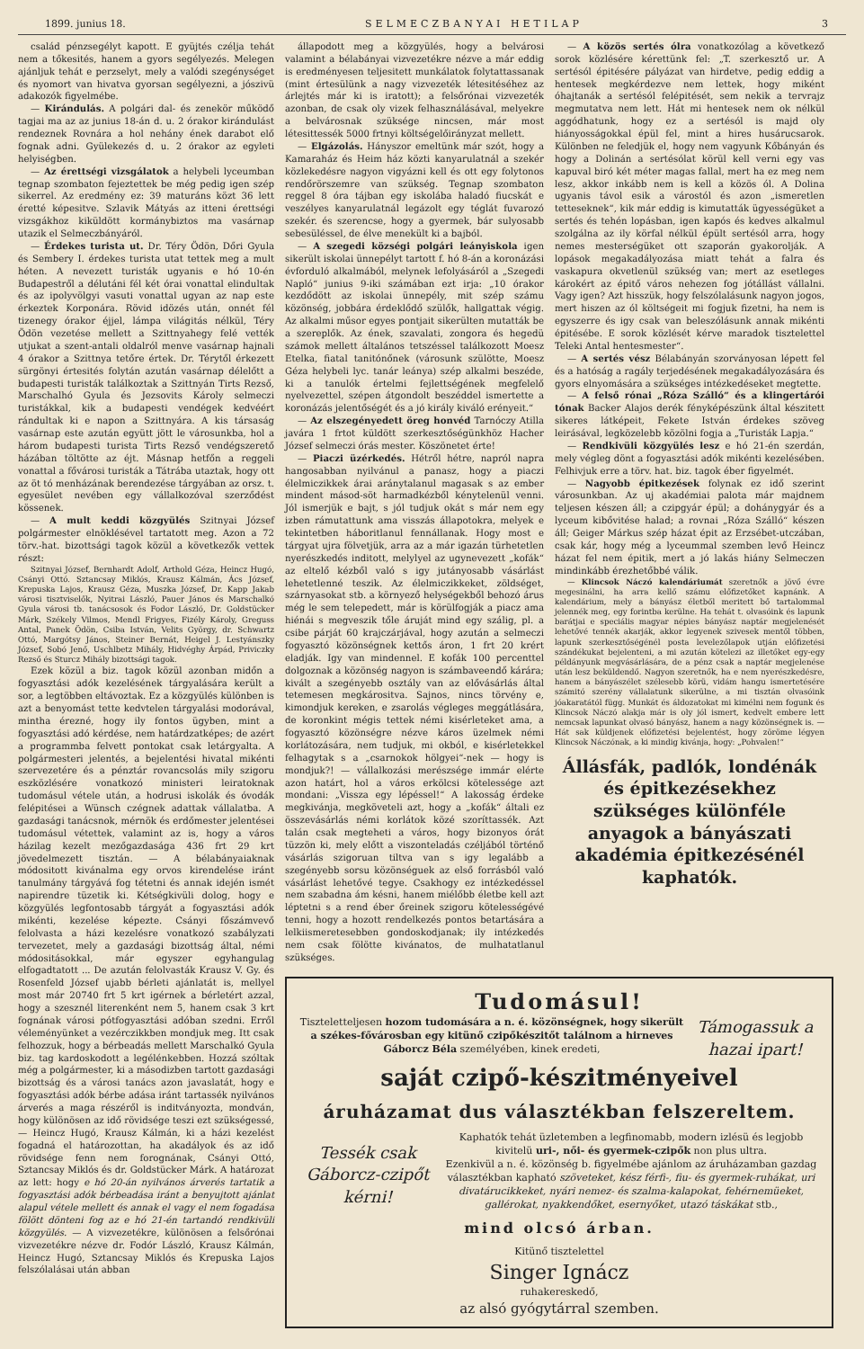1899. junius 18. SELMECZBANYAI HETILAP 3
család pénzsegélyt kapott. E gyüjtés czélja tehát nem a tőkesités, hanem a gyors segélyezés. Melegen ajánljuk tehát e perzselyt, mely a valódi szegénységet és nyomort van hivatva gyorsan segélyezni, a jószivü adakozók figyelmébe.
— Kirándulás. A polgári dal- és zenekör működő tagjai ma az az junius 18-án d. u. 2 órakor kirándulást rendeznek Rovnára a hol nehány ének darabot elő fognak adni. Gyülekezés d. u. 2 órakor az egyleti helyiségben.
— Az érettségi vizsgálatok a helybeli lyceumban tegnap szombaton fejeztettek be még pedig igen szép sikerrel. Az eredmény ez: 39 maturáns közt 36 lett éretté képesitve. Szlavik Mátyás az itteni érettségi vizsgákhoz kiküldött kormánybiztos ma vasárnap utazik el Selmeczbányáról.
— Érdekes turista ut. Dr. Téry Ödön, Dőri Gyula és Sembery I. érdekes turista utat tettek meg a mult héten. A nevezett turisták ugyanis e hó 10-én Budapestről a délutáni fél két órai vonattal elindultak és az ipolyvölgyi vasuti vonattal ugyan az nap este érkeztek Korponára. Rövid idözés után, onnét fél tizenegy órakor éjjel, lámpa világitás nélkül, Téry Ödön vezetése mellett a Szittnyahegy felé vették utjukat a szent-antali oldalról menve vasárnap hajnali 4 órakor a Szittnya tetőre értek. Dr. Térytől érkezett sürgönyi értesités folytán azután vasárnap délelőtt a budapesti turisták találkoztak a Szittnyán Tirts Rezső, Marschalhó Gyula és Jezsovits Károly selmeczi turistákkal, kik a budapesti vendégek kedvéért rándultak ki e napon a Szittnyára. A kis társaság vasárnap este azután együtt jött le városunkba, hol a három budapesti turista Tirts Rezső vendégszerető házában töltötte az éjt. Másnap hetfőn a reggeli vonattal a fővárosi turisták a Tátrába utaztak, hogy ott az öt tó menházának berendezése tárgyában az orsz. t. egyesület nevében egy vállalkozóval szerződést kössenek.
— A mult keddi közgyülés Szitnyai József polgármester elnöklésével tartatott meg. Azon a 72 törv.-hat. bizottsági tagok közül a következők vettek részt:
Szitnyai József, Bernhardt Adolf, Arthold Géza, Heincz Hugó, Csányi Ottó. Sztancsay Miklós, Krausz Kálmán, Ács József, Krepuska Lajos, Krausz Géza, Muszka József, Dr. Kapp Jakab városi tisztviselők, Nyitrai László, Pauer János és Marschalkó Gyula városi tb. tanácsosok és Fodor László, Dr. Goldstücker Márk, Székely Vilmos, Mendl Frigyes, Fizély Károly, Greguss Antal, Panek Ödön, Csiba István, Velits György, dr. Schwartz Ottó, Margótsy János, Steiner Bernát, Heigel J. Lestyánszky József, Sobó Jenő, Uschlbetz Mihály, Hidvéghy Árpád, Priviczky Rezső és Sturcz Mihály bizottsági tagok.
Ezek közül a biz. tagok közül azonban midőn a fogyasztási adók kezelésének tárgyalására került a sor, a legtöbben eltávoztak. Ez a közgyülés különben is azt a benyomást tette kedvtelen tárgyalási modorával, mintha érezné, hogy ily fontos ügyben, mint a fogyasztási adó kérdése, nem határdzatképes; de azért a programmba felvett pontokat csak letárgyalta. A polgármesteri jelentés, a bejelentési hivatal mikénti szervezetére és a pénztár rovancsolás mily szigoru eszközlésére vonatkozó ministeri leiratoknak tudomásul vétele után, a hodrusi iskolák és óvodák felépitései a Wünsch czégnek adattak vállalatba. A gazdasági tanácsnok, mérnök és erdőmester jelentései tudomásul vétettek, valamint az is, hogy a város házilag kezelt mezőgazdasága 436 frt 29 krt jövedelmezett tisztán. — A bélabányaiaknak módositott kivánalma egy orvos kirendelése iránt tanulmány tárgyává fog tétetni és annak idején ismét napirendre tüzetik ki. Kétségkivüli dolog, hogy e közgyülés legfontosabb tárgyát a fogyasztási adók mikénti, kezelése képezte. Csányi főszámvevő felolvasta a házi kezelésre vonatkozó szabályzati tervezetet, mely a gazdasági bizottság által, némi módositásokkal, már egyszer egyhangulag elfogadtatott ... De azután felolvasták Krausz V. Gy. és Rosenfeld József ujabb bérleti ajánlatát is, mellyel most már 20740 frt 5 krt igérnek a bérletért azzal, hogy a szesznél literenként nem 5, hanem csak 3 krt fognának városi pótfogyasztási adóban szedni. Erről véleményünket a vezérczikkben mondjuk meg. Itt csak felhozzuk, hogy a bérbeadás mellett Marschalkó Gyula biz. tag kardoskodott a legélénkebben. Hozzá szóltak még a polgármester, ki a másodizben tartott gazdasági bizottság és a városi tanács azon javaslatát, hogy e fogyasztási adók bérbe adása iránt tartassék nyilvános árverés a maga részéről is inditványozta, mondván, hogy különösen az idő rövidsége teszi ezt szükségessé, — Heincz Hugó, Krausz Kálmán, ki a házi kezelést fogadná el határozottan, ha akadályok és az idő rövidsége fenn nem forognának, Csányi Ottó, Sztancsay Miklós és dr. Goldstücker Márk. A határozat az lett: hogy e hó 20-án nyilvános árverés tartatik a fogyasztási adók bérbeadása iránt a benyujtott ajánlat alapul vétele mellett és annak el vagy el nem fogadása fölött dönteni fog az e hó 21-én tartandó rendkivüli közgyülés. — A vizvezetékre, különösen a felsőrónai vizvezetékre nézve dr. Fodór László, Krausz Kálmán, Heincz Hugó, Sztancsay Miklós és Krepuska Lajos felszólalásai után abban
állapodott meg a közgyülés, hogy a belvárosi valamint a bélabányai vizvezetékre nézve a már eddig is eredményesen teljesitett munkálatok folytattassanak (mint értesülünk a nagy vizvezeték létesitéséhez az árlejtés már ki is iratott); a felsőrónai vizvezeték azonban, de csak oly vizek felhasználásával, melyekre a belvárosnak szüksége nincsen, már most létesittessék 5000 frtnyi költségelőirányzat mellett.
— Elgázolás. Hányszor emeltünk már szót, hogy a Kamaraház és Heim ház közti kanyarulatnál a szekér közlekedésre nagyon vigyázni kell és ott egy folytonos rendőrörszemre van szükség. Tegnap szombaton reggel 8 óra tájban egy iskolába haladó fiucskát e veszélyes kanyarulatnál legázolt egy téglát fuvarozó szekér. és szerencse, hogy a gyermek, bár sulyosabb sebesüléssel, de élve menekült ki a bajból.
— A szegedi községi polgári leányiskola igen sikerült iskolai ünnepélyt tartott f. hó 8-án a koronázási évforduló alkalmából, melynek lefolyásáról a „Szegedi Napló“ junius 9-iki számában ezt irja: „10 órakor kezdődött az iskolai ünnepély, mit szép számu közönség, jobbára érdeklődő szülők, hallgattak végig. Az alkalmi műsor egyes pontjait sikerülten mutatták be a szereplők. Az ének, szavalati, zongora és hegedü számok mellett általános tetszéssel találkozott Moesz Etelka, fiatal tanitónőnek (városunk szülötte, Moesz Géza helybeli lyc. tanár leánya) szép alkalmi beszéde, ki a tanulók értelmi fejlettségének megfelelő nyelvezettel, szépen átgondolt beszéddel ismertette a koronázás jelentőségét és a jó király kiváló erényeit.“
— Az elszegényedett öreg honvéd Tarnóczy Atilla javára 1 frtot küldött szerkesztőségünkhöz Hacher József selmeczi órás mester. Köszönetet érte!
— Piaczi üzérkedés. Hétről hétre, napról napra hangosabban nyilvánul a panasz, hogy a piaczi élelmiczikkek árai aránytalanul magasak s az ember mindent másod-söt harmadkézből kénytelenül venni. Jól ismerjük e bajt, s jól tudjuk okát s már nem egy izben rámutattunk ama visszás állapotokra, melyek e tekintetben háboritlanul fennállanak. Hogy most e tárgyat ujra fölvetjük, arra az a már igazán türhetetlen nyerészkedés inditott, melylyel az ugynevezett „kofák“ az eltelő kézből való s igy jutányosabb vásárlást lehetetlenné teszik. Az élelmiczikkeket, zöldséget, szárnyasokat stb. a környező helységekből behozó árus még le sem telepedett, már is körülfogják a piacz ama hiénái s megveszik tőle áruját mind egy szálig, pl. a csibe párját 60 krajczárjával, hogy azután a selmeczi fogyasztó közönségnek kettős áron, 1 frt 20 krért eladják. Igy van mindennel. E kofák 100 percenttel dolgoznak a közönség nagyon is számbaveendő kárára; kivált a szegényebb osztály van az elővásárlás által tetemesen megkárositva. Sajnos, nincs törvény e, kimondjuk kereken, e zsarolás végleges meggátlására, de koronkint mégis tettek némi kisérleteket ama, a fogyasztó közönségre nézve káros üzelmek némi korlátozására, nem tudjuk, mi okból, e kisérletekkel felhagytak s a „csarnokok hölgyei“-nek — hogy is mondjuk?! — vállalkozási merészsége immár elérte azon határt, hol a város erkölcsi kötelessége azt mondani: „Vissza egy lépéssel!“ A lakosság érdeke megkivánja, megköveteli azt, hogy a „kofák“ általi ez összevásárlás némi korlátok közé szoríttassék. Azt talán csak megteheti a város, hogy bizonyos órát tüzzön ki, mely előtt a viszonteladás czéljából történő vásárlás szigoruan tiltva van s igy legalább a szegényebb sorsu közönséguek az első forrásból való vásárlást lehetővé tegye. Csakhogy ez intézkedéssel nem szabadna ám késni, hanem miélőbb életbe kell azt léptetni s a rend éber őreinek szigoru kötelességévé tenni, hogy a hozott rendelkezés pontos betartására a lelkiismeretesebben gondoskodjanak; ily intézkedés nem csak fölötte kivánatos, de mulhatatlanul szükséges.
— A közös sertés ólra vonatkozólag a következő sorok közlésére kérettünk fel: „T. szerkesztő ur. A sertésól épitésére pályázat van hirdetve, pedig eddig a hentesek megkérdezve nem lettek, hogy miként óhajtanák a sertésól felépitését, sem nekik a tervrajz megmutatva nem lett. Hát mi hentesek nem ok nélkül aggódhatunk, hogy ez a sertésól is majd oly hiányosságokkal épül fel, mint a hires husárucsarok. Különben ne feledjük el, hogy nem vagyunk Kőbányán és hogy a Dolinán a sertésólat körül kell verni egy vas kapuval biró két méter magas fallal, mert ha ez meg nem lesz, akkor inkább nem is kell a közös ól. A Dolina ugyanis távol esik a várostól és azon „ismeretlen tetteseknek“, kik már eddig is kimutatták ügyességüket a sertés és tehén lopásban, igen kapós és kedves alkalmul szolgálna az ily körfal nélkül épült sertésól arra, hogy nemes mesterségüket ott szaporán gyakorolják. A lopások megakadályozása miatt tehát a falra és vaskapura okvetlenül szükség van; mert az esetleges károkért az épitő város nehezen fog jótállást vállalni. Vagy igen? Azt hisszük, hogy felszólalásunk nagyon jogos, mert hiszen az ól költségeit mi fogjuk fizetni, ha nem is egyszerre és igy csak van beleszólásunk annak mikénti épitésébe. E sorok közlését kérve maradok tisztelettel Teleki Antal hentesmester“.
— A sertés vész Bélabányán szorványosan lépett fel és a hatóság a ragály terjedésének megakadályozására és gyors elnyomására a szükséges intézkedéseket megtette.
— A felső rónai „Róza Szálló“ és a klingertárói tónak Backer Alajos derék fényképészünk által készitett sikeres látképeit, Fekete István érdekes szöveg leirásával, legközelebb közölni fogja a „Turisták Lapja.“
— Rendkivüli közgyülés lesz e hó 21-én szerdán, mely végleg dönt a fogyasztási adók mikénti kezelésében. Felhivjuk erre a törv. hat. biz. tagok éber figyelmét.
— Nagyobb épitkezések folynak ez idő szerint városunkban. Az uj akadémiai palota már majdnem teljesen készen áll; a czipgyár épül; a dohánygyár és a lyceum kibővitése halad; a rovnai „Róza Szálló“ készen áll; Geiger Márkus szép házat épit az Erzsébet-utczában, csak kár, hogy még a lyceummal szemben levő Heincz házat fel nem épitik, mert a jó lakás hiány Selmeczen mindinkább érezhetőbbé válik.
— Klincsok Náczó kalendáriumát szeretnők a jövő évre megesinálni, ha arra kellő számu előfizetőket kapnánk. A kalendárium, mely a bányász életből meritett bő tartalommal jelennék meg, egy forintba kerülne. Ha tehát t. olvasóink és lapunk barátjai e speciális magyar népies bányász naptár megjelenését lehetővé tennék akarják, akkor legyenek szivesek mentől többen, lapunk szerkesztőségénél posta levelezőlapok utján előfizetési szándékukat bejelenteni, a mi azután kötelezi az illetőket egy-egy példányunk megvásárlására, de a pénz csak a naptár megjelenése után lesz beküldendő. Nagyon szeretnők, ha e nem nyerészkedésre, hanem a bányászélet szélesebb körü, vidám hangu ismertetésére számitó szerény vállalatunk sikerülne, a mi tisztán olvasóink jóakaratától függ. Munkát és áldozatokat mi kimélni nem fogunk és Klincsok Náczó alakja már is oly jól ismert, kedvelt embere lett nemcsak lapunkat olvasó bányász, hanem a nagy közönségnek is. — Hát sak küldjenek előfizetési bejelentést, hogy zöröme légyen Klincsok Náczónak, a ki mindig kivánja, hogy: „Pohvalen!“
Állásfák, padlók, londénák és épitkezésekhez szükséges különféle anyagok a bányászati akadémia épitkezésénél kaphatók.
Tudomásul!
Támogassuk a hazai ipart!
Tiszteletteljesen hozom tudomására a n. é. közönségnek, hogy sikerült a székes-fővárosban egy kitünő czipőkészitőt találnom a hirneves Gáborcz Béla személyében, kinek eredeti,
saját czipő-készitményeivel
áruházamat dus választékban felszereltem.
Tessék csak Gáborcz-czipőt kérni!
Kaphatók tehát üzletemben a legfinomabb, modern izlésü és legjobb kivitelü uri-, női- és gyermek-czipők non plus ultra.
Ezenkivül a n. é. közönség b. figyelmébe ajánlom az áruházamban gazdag választékban kapható szöveteket, kész férfi-, fiu- és gyermek-ruhákat, uri divatárucikkeket, nyári nemez- és szalma-kalapokat, fehérnemüeket, gallérokat, nyakkendőket, esernyőket, utazó táskákat stb.,
mind olcsó árban.
Kitünő tisztelettel
Singer Ignácz
ruhakereskedő,
az alsó gyógytárral szemben.